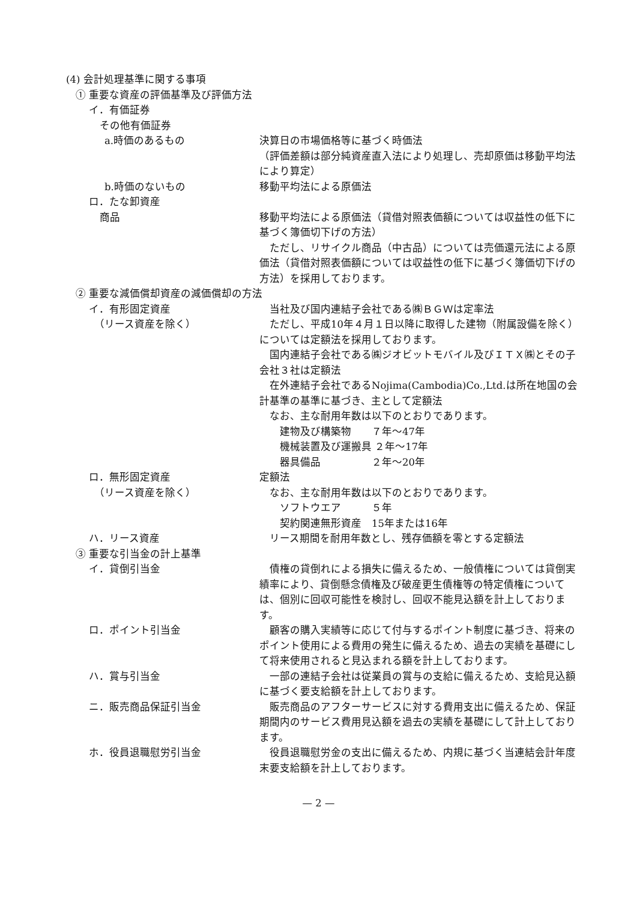(4) 会計処理基準に関する事項
① 重要な資産の評価基準及び評価方法
イ．有価証券
その他有価証券
a.時価のあるもの 決算日の市場価格等に基づく時価法
（評価差額は部分純資産直入法により処理し、売却原価は移動平均法により算定）
b.時価のないもの 移動平均法による原価法
ロ．たな卸資産
商品 移動平均法による原価法（貸借対照表価額については収益性の低下に基づく簿価切下げの方法）
　ただし、リサイクル商品（中古品）については売価還元法による原価法（貸借対照表価額については収益性の低下に基づく簿価切下げの方法）を採用しております。
② 重要な減価償却資産の減価償却の方法
イ．有形固定資産
　（リース資産を除く）
　当社及び国内連結子会社である㈱ＢＧＷは定率法
　ただし、平成10年４月１日以降に取得した建物（附属設備を除く）については定額法を採用しております。
　国内連結子会社である㈱ジオビットモバイル及びＩＴＸ㈱とその子会社３社は定額法
　在外連結子会社であるNojima(Cambodia)Co.,Ltd.は所在地国の会計基準の基準に基づき、主として定額法
　なお、主な耐用年数は以下のとおりであります。
　　建物及び構築物　　７年～47年
　　機械装置及び運搬具 ２年～17年
　　器具備品　　　　　２年～20年
ロ．無形固定資産
　（リース資産を除く）
定額法
　なお、主な耐用年数は以下のとおりであります。
　　ソフトウエア　　　５年
　　契約関連無形資産　15年または16年
ハ．リース資産 　リース期間を耐用年数とし、残存価額を零とする定額法
③ 重要な引当金の計上基準
イ．貸倒引当金 　債権の貸倒れによる損失に備えるため、一般債権については貸倒実績率により、貸倒懸念債権及び破産更生債権等の特定債権については、個別に回収可能性を検討し、回収不能見込額を計上しております。
ロ．ポイント引当金 　顧客の購入実績等に応じて付与するポイント制度に基づき、将来のポイント使用による費用の発生に備えるため、過去の実績を基礎にして将来使用されると見込まれる額を計上しております。
ハ．賞与引当金 　一部の連結子会社は従業員の賞与の支給に備えるため、支給見込額に基づく要支給額を計上しております。
ニ．販売商品保証引当金 　販売商品のアフターサービスに対する費用支出に備えるため、保証期間内のサービス費用見込額を過去の実績を基礎にして計上しております。
ホ．役員退職慰労引当金 　役員退職慰労金の支出に備えるため、内規に基づく当連結会計年度末要支給額を計上しております。
— 2 —